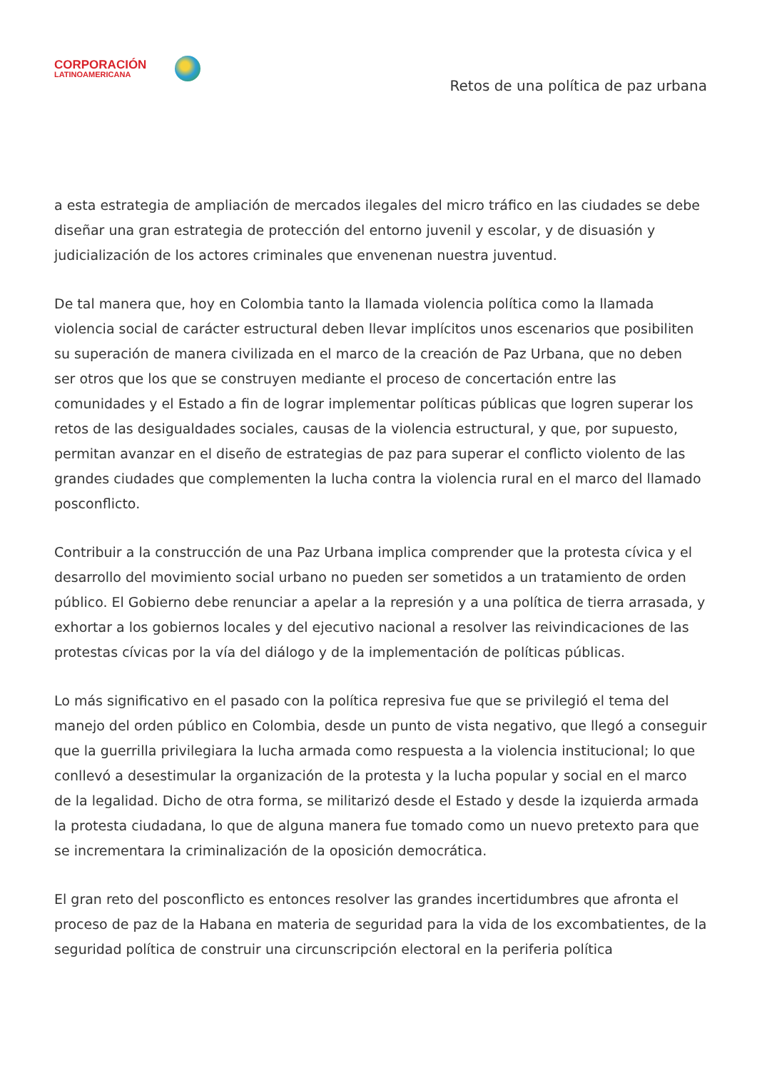CORPORACIÓN
LATINOAMERICANA
Retos de una política de paz urbana
a esta estrategia de ampliación de mercados ilegales del micro tráfico en las ciudades se debe diseñar una gran estrategia de protección del entorno juvenil y escolar, y de disuasión y judicialización de los actores criminales que envenenan nuestra juventud.
De tal manera que, hoy en Colombia tanto la llamada violencia política como la llamada violencia social de carácter estructural deben llevar implícitos unos escenarios que posibiliten su superación de manera civilizada en el marco de la creación de Paz Urbana, que no deben ser otros que los que se construyen mediante el proceso de concertación entre las comunidades y el Estado a fin de lograr implementar políticas públicas que logren superar los retos de las desigualdades sociales, causas de la violencia estructural, y que, por supuesto, permitan avanzar en el diseño de estrategias de paz para superar el conflicto violento de las grandes ciudades que complementen la lucha contra la violencia rural en el marco del llamado posconflicto.
Contribuir a la construcción de una Paz Urbana implica comprender que la protesta cívica y el desarrollo del movimiento social urbano no pueden ser sometidos a un tratamiento de orden público. El Gobierno debe renunciar a apelar a la represión y a una política de tierra arrasada, y exhortar a los gobiernos locales y del ejecutivo nacional a resolver las reivindicaciones de las protestas cívicas por la vía del diálogo y de la implementación de políticas públicas.
Lo más significativo en el pasado con la política represiva fue que se privilegió el tema del manejo del orden público en Colombia, desde un punto de vista negativo, que llegó a conseguir que la guerrilla privilegiara la lucha armada como respuesta a la violencia institucional; lo que conllevó a desestimular la organización de la protesta y la lucha popular y social en el marco de la legalidad. Dicho de otra forma, se militarizó desde el Estado y desde la izquierda armada la protesta ciudadana, lo que de alguna manera fue tomado como un nuevo pretexto para que se incrementara la criminalización de la oposición democrática.
El gran reto del posconflicto es entonces resolver las grandes incertidumbres que afronta el proceso de paz de la Habana en materia de seguridad para la vida de los excombatientes, de la seguridad política de construir una circunscripción electoral en la periferia política